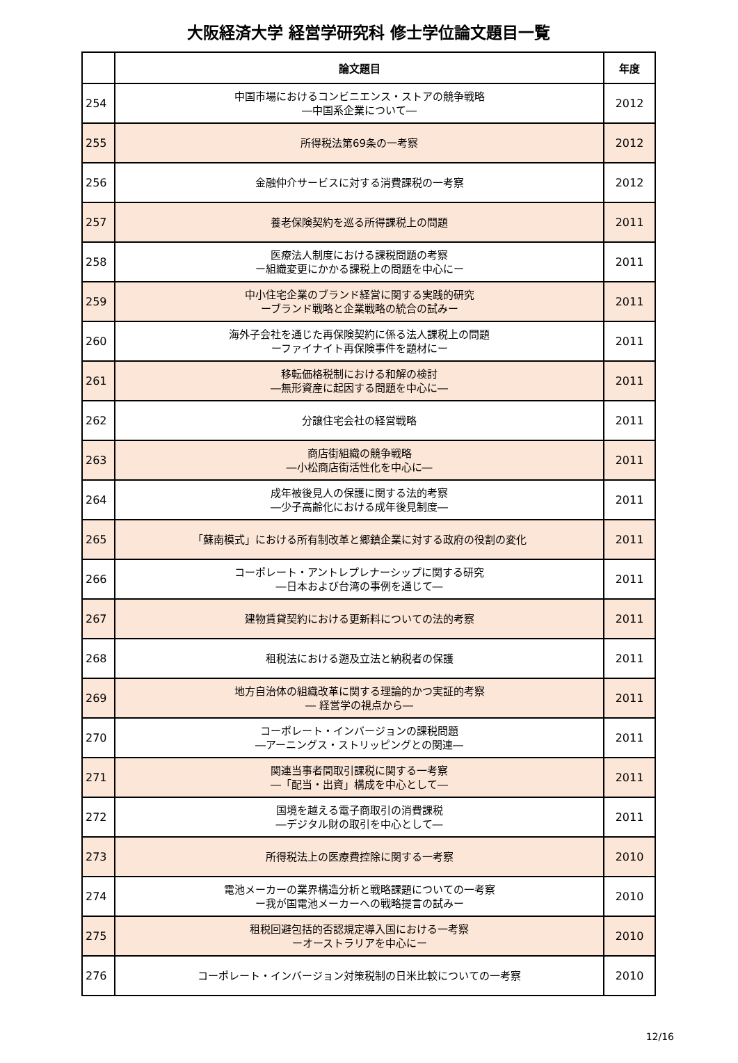大阪経済大学 経営学研究科 修士学位論文題目一覧
| | 論文題目 | 年度 |
| --- | --- | --- |
| 254 | 中国市場におけるコンビニエンス・ストアの競争戦略 ―中国系企業について― | 2012 |
| 255 | 所得税法第69条の一考察 | 2012 |
| 256 | 金融仲介サービスに対する消費課税の一考察 | 2012 |
| 257 | 養老保険契約を巡る所得課税上の問題 | 2011 |
| 258 | 医療法人制度における課税問題の考察 ー組織変更にかかる課税上の問題を中心にー | 2011 |
| 259 | 中小住宅企業のブランド経営に関する実践的研究 ーブランド戦略と企業戦略の統合の試みー | 2011 |
| 260 | 海外子会社を通じた再保険契約に係る法人課税上の問題 ーファイナイト再保険事件を題材にー | 2011 |
| 261 | 移転価格税制における和解の検討 ―無形資産に起因する問題を中心に― | 2011 |
| 262 | 分譲住宅会社の経営戦略 | 2011 |
| 263 | 商店街組織の競争戦略 ―小松商店街活性化を中心に― | 2011 |
| 264 | 成年被後見人の保護に関する法的考察 ―少子高齢化における成年後見制度― | 2011 |
| 265 | 「蘇南模式」における所有制改革と郷鎮企業に対する政府の役割の変化 | 2011 |
| 266 | コーポレート・アントレプレナーシップに関する研究 ―日本および台湾の事例を通じて― | 2011 |
| 267 | 建物賃貸契約における更新料についての法的考察 | 2011 |
| 268 | 租税法における遡及立法と納税者の保護 | 2011 |
| 269 | 地方自治体の組織改革に関する理論的かつ実証的考察 ― 経営学の視点から― | 2011 |
| 270 | コーポレート・インバージョンの課税問題 ―アーニングス・ストリッピングとの関連― | 2011 |
| 271 | 関連当事者間取引課税に関する一考察 ―「配当・出資」構成を中心として― | 2011 |
| 272 | 国境を越える電子商取引の消費課税 ―デジタル財の取引を中心として― | 2011 |
| 273 | 所得税法上の医療費控除に関する一考察 | 2010 |
| 274 | 電池メーカーの業界構造分析と戦略課題についての一考察 ー我が国電池メーカーへの戦略提言の試みー | 2010 |
| 275 | 租税回避包括的否認規定導入国における一考察 ーオーストラリアを中心にー | 2010 |
| 276 | コーポレート・インバージョン対策税制の日米比較についての一考察 | 2010 |
12/16